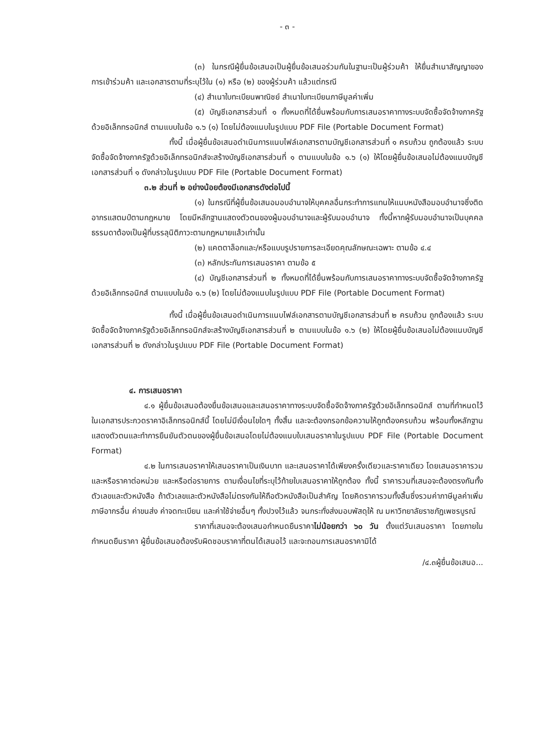- ๓ -
(๓) ในกรณีผู้ยื่นข้อเสนอเป็นผู้ยื่นข้อเสนอร่วมกันในฐานะเป็นผู้ร่วมค้า ให้ยื่นสำเนาสัญญาของการเข้าร่วมค้า และเอกสารตามที่ระบุไว้ใน (๑) หรือ (๒) ของผู้ร่วมค้า แล้วแต่กรณี
(๔) สำเนาใบทะเบียนพาณิชย์ สำเนาใบทะเบียนภาษีมูลค่าเพิ่ม
(๕) บัญชีเอกสารส่วนที่ ๑ ทั้งหมดที่ได้ยื่นพร้อมกับการเสนอราคาทางระบบจัดซื้อจัดจ้างภาครัฐด้วยอิเล็กทรอนิกส์ ตามแบบในข้อ ๑.๖ (๑) โดยไม่ต้องแนบในรูปแบบ PDF File (Portable Document Format)
ทั้งนี้ เมื่อผู้ยื่นข้อเสนอดำเนินการแนบไฟล์เอกสารตามบัญชีเอกสารส่วนที่ ๑ ครบถ้วน ถูกต้องแล้ว ระบบจัดซื้อจัดจ้างภาครัฐด้วยอิเล็กทรอนิกส์จะสร้างบัญชีเอกสารส่วนที่ ๑ ตามแบบในข้อ ๑.๖ (๑) ให้โดยผู้ยื่นข้อเสนอไม่ต้องแนบบัญชีเอกสารส่วนที่ ๑ ดังกล่าวในรูปแบบ PDF File (Portable Document Format)
๓.๒ ส่วนที่ ๒ อย่างน้อยต้องมีเอกสารดังต่อไปนี้
(๑) ในกรณีที่ผู้ยื่นข้อเสนอมอบอำนาจให้บุคคลอื่นกระทำการแทนให้แนบหนังสือมอบอำนาจซึ่งติดอากรแสตมป์ตามกฎหมาย โดยมีหลักฐานแสดงตัวตนของผู้มอบอำนาจและผู้รับมอบอำนาจ ทั้งนี้หากผู้รับมอบอำนาจเป็นบุคคลธรรมดาต้องเป็นผู้ที่บรรลุนิติภาวะตามกฎหมายแล้วเท่านั้น
(๒) แคตตาล็อกและ/หรือแบบรูปรายการละเอียดคุณลักษณะเฉพาะ ตามข้อ ๔.๔
(๓) หลักประกันการเสนอราคา ตามข้อ ๕
(๔) บัญชีเอกสารส่วนที่ ๒ ทั้งหมดที่ได้ยื่นพร้อมกับการเสนอราคาทางระบบจัดซื้อจัดจ้างภาครัฐด้วยอิเล็กทรอนิกส์ ตามแบบในข้อ ๑.๖ (๒) โดยไม่ต้องแนบในรูปแบบ PDF File (Portable Document Format)
ทั้งนี้ เมื่อผู้ยื่นข้อเสนอดำเนินการแนบไฟล์เอกสารตามบัญชีเอกสารส่วนที่ ๒ ครบถ้วน ถูกต้องแล้ว ระบบจัดซื้อจัดจ้างภาครัฐด้วยอิเล็กทรอนิกส์จะสร้างบัญชีเอกสารส่วนที่ ๒ ตามแบบในข้อ ๑.๖ (๒) ให้โดยผู้ยื่นข้อเสนอไม่ต้องแนบบัญชีเอกสารส่วนที่ ๒ ดังกล่าวในรูปแบบ PDF File (Portable Document Format)
๔. การเสนอราคา
๔.๑ ผู้ยื่นข้อเสนอต้องยื่นข้อเสนอและเสนอราคาทางระบบจัดซื้อจัดจ้างภาครัฐด้วยอิเล็กทรอนิกส์ ตามที่กำหนดไว้ในเอกสารประกวดราคาอิเล็กทรอนิกส์นี้ โดยไม่มีเงื่อนไขใดๆ ทั้งสิ้น และจะต้องกรอกข้อความให้ถูกต้องครบถ้วน พร้อมทั้งหลักฐานแสดงตัวตนและทำการยืนยันตัวตนของผู้ยื่นข้อเสนอโดยไม่ต้องแนบใบเสนอราคาในรูปแบบ PDF File (Portable Document Format)
๔.๒ ในการเสนอราคาให้เสนอราคาเป็นเงินบาท และเสนอราคาได้เพียงครั้งเดียวและราคาเดียว โดยเสนอราคารวม และหรือราคาต่อหน่วย และหรือต่อรายการ ตามเงื่อนไขที่ระบุไว้ท้ายใบเสนอราคาให้ถูกต้อง ทั้งนี้ ราคารวมที่เสนอจะต้องตรงกันทั้งตัวเลขและตัวหนังสือ ถ้าตัวเลขและตัวหนังสือไม่ตรงกันให้ถือตัวหนังสือเป็นสำคัญ โดยคิดราคารวมทั้งสิ้นซึ่งรวมค่าภาษีมูลค่าเพิ่ม ภาษีอากรอื่น ค่าขนส่ง ค่าจดทะเบียน และค่าใช้จ่ายอื่นๆ ทั้งปวงไว้แล้ว จนกระทั่งส่งมอบพัสดุให้ ณ มหาวิทยาลัยราชภัฏเพชรบูรณ์
ราคาที่เสนอจะต้องเสนอกำหนดยืนราคาไม่น้อยกว่า ๖๐ วัน ตั้งแต่วันเสนอราคา โดยภายในกำหนดยืนราคา ผู้ยื่นข้อเสนอต้องรับผิดชอบราคาที่ตนได้เสนอไว้ และจะถอนการเสนอราคามิได้
/๔.๓ผู้ยื่นข้อเสนอ...